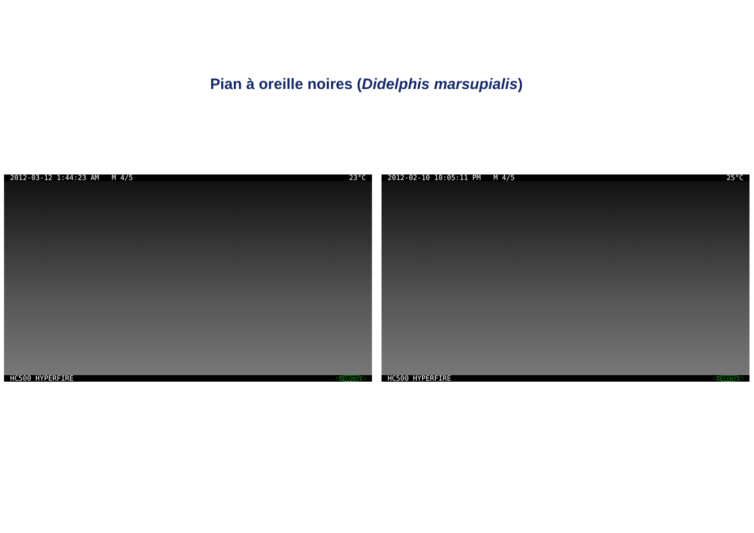Pian à oreille noires (Didelphis marsupialis)
2012-03-12 1:44:23 AM M 4/5 23°C
HC500 HYPERFIRE RECONYX
2012-02-10 10:05:11 PM M 4/5 25°C
HC500 HYPERFIRE RECONYX